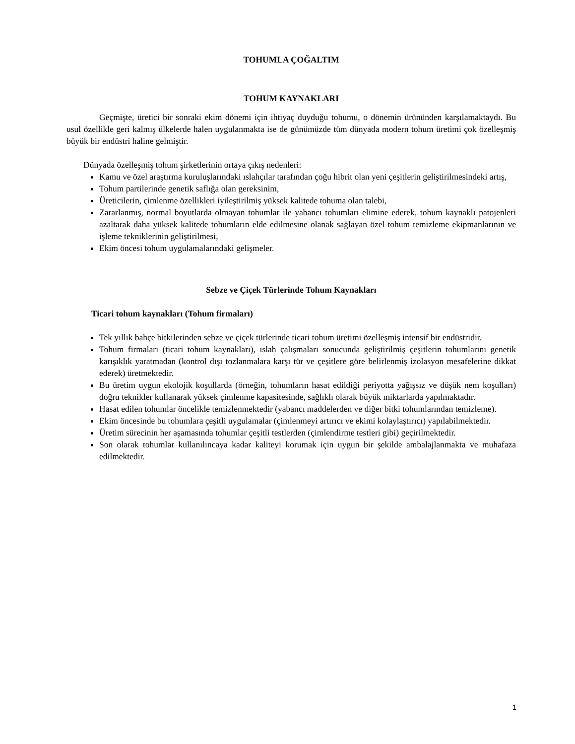TOHUMLA ÇOĞALTIM
TOHUM KAYNAKLARI
Geçmişte, üretici bir sonraki ekim dönemi için ihtiyaç duyduğu tohumu, o dönemin ürününden karşılamaktaydı. Bu usul özellikle geri kalmış ülkelerde halen uygulanmakta ise de günümüzde tüm dünyada modern tohum üretimi çok özelleşmiş büyük bir endüstri haline gelmiştir.
Dünyada özelleşmiş tohum şirketlerinin ortaya çıkış nedenleri:
Kamu ve özel araştırma kuruluşlarındaki ıslahçılar tarafından çoğu hibrit olan yeni çeşitlerin geliştirilmesindeki artış,
Tohum partilerinde genetik saflığa olan gereksinim,
Üreticilerin, çimlenme özellikleri iyileştirilmiş yüksek kalitede tohuma olan talebi,
Zararlanmış, normal boyutlarda olmayan tohumlar ile yabancı tohumları elimine ederek, tohum kaynaklı patojenleri azaltarak daha yüksek kalitede tohumların elde edilmesine olanak sağlayan özel tohum temizleme ekipmanlarının ve işleme tekniklerinin geliştirilmesi,
Ekim öncesi tohum uygulamalarındaki gelişmeler.
Sebze ve Çiçek Türlerinde Tohum Kaynakları
Ticari tohum kaynakları (Tohum firmaları)
Tek yıllık bahçe bitkilerinden sebze ve çiçek türlerinde ticari tohum üretimi özelleşmiş intensif bir endüstridir.
Tohum firmaları (ticari tohum kaynakları), ıslah çalışmaları sonucunda geliştirilmiş çeşitlerin tohumlarını genetik karışıklık yaratmadan (kontrol dışı tozlanmalara karşı tür ve çeşitlere göre belirlenmiş izolasyon mesafelerine dikkat ederek) üretmektedir.
Bu üretim uygun ekolojik koşullarda (örneğin, tohumların hasat edildiği periyotta yağışsız ve düşük nem koşulları) doğru teknikler kullanarak yüksek çimlenme kapasitesinde, sağlıklı olarak büyük miktarlarda yapılmaktadır.
Hasat edilen tohumlar öncelikle temizlenmektedir (yabancı maddelerden ve diğer bitki tohumlarından temizleme).
Ekim öncesinde bu tohumlara çeşitli uygulamalar (çimlenmeyi artırıcı ve ekimi kolaylaştırıcı) yapılabilmektedir.
Üretim sürecinin her aşamasında tohumlar çeşitli testlerden (çimlendirme testleri gibi) geçirilmektedir.
Son olarak tohumlar kullanılıncaya kadar kaliteyi korumak için uygun bir şekilde ambalajlanmakta ve muhafaza edilmektedir.
1